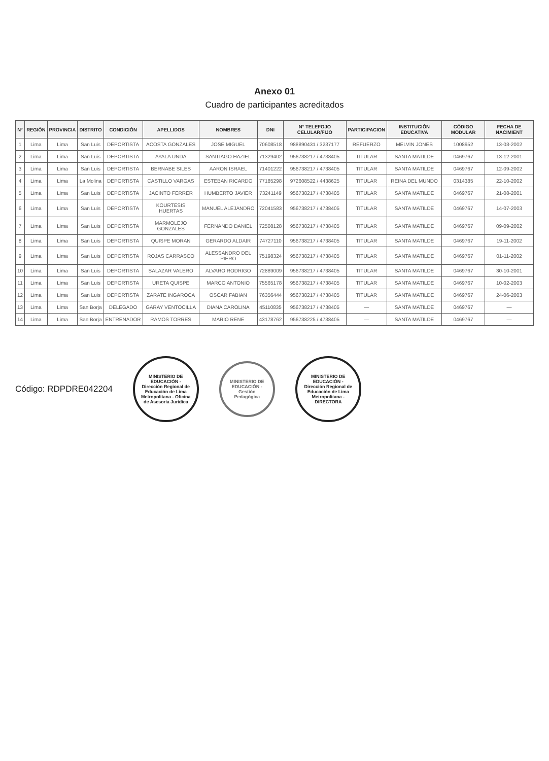Anexo 01
Cuadro de participantes acreditados
| N° | REGIÓN | PROVINCIA | DISTRITO | CONDICIÓN | APELLIDOS | NOMBRES | DNI | N° TELEFOJO CELULAR/FIJO | PARTICIPACION | INSTITUCIÓN EDUCATIVA | CÓDIGO MODULAR | FECHA DE NACIMIENT |
| --- | --- | --- | --- | --- | --- | --- | --- | --- | --- | --- | --- | --- |
| 1 | Lima | Lima | San Luis | DEPORTISTA | ACOSTA GONZALES | JOSE MIGUEL | 70608518 | 988890431 / 3237177 | REFUERZO | MELVIN JONES | 1008952 | 13-03-2002 |
| 2 | Lima | Lima | San Luis | DEPORTISTA | AYALA UNDA | SANTIAGO HAZIEL | 71329402 | 956738217 / 4738405 | TITULAR | SANTA MATILDE | 0469767 | 13-12-2001 |
| 3 | Lima | Lima | San Luis | DEPORTISTA | BERNABE SILES | AARON ISRAEL | 71401222 | 956738217 / 4738405 | TITULAR | SANTA MATILDE | 0469767 | 12-09-2002 |
| 4 | Lima | Lima | La Molina | DEPORTISTA | CASTILLO VARGAS | ESTEBAN RICARDO | 77185298 | 972608522 / 4438625 | TITULAR | REINA DEL MUNDO | 0314385 | 22-10-2002 |
| 5 | Lima | Lima | San Luis | DEPORTISTA | JACINTO FERRER | HUMBERTO JAVIER | 73241149 | 956738217 / 4738405 | TITULAR | SANTA MATILDE | 0469767 | 21-08-2001 |
| 6 | Lima | Lima | San Luis | DEPORTISTA | KOURTESIS HUERTAS | MANUEL ALEJANDRO | 72041583 | 956738217 / 4738405 | TITULAR | SANTA MATILDE | 0469767 | 14-07-2003 |
| 7 | Lima | Lima | San Luis | DEPORTISTA | MARMOLEJO GONZALES | FERNANDO DANIEL | 72508128 | 956738217 / 4738405 | TITULAR | SANTA MATILDE | 0469767 | 09-09-2002 |
| 8 | Lima | Lima | San Luis | DEPORTISTA | QUISPE MORAN | GERARDO ALDAIR | 74727110 | 956738217 / 4738405 | TITULAR | SANTA MATILDE | 0469767 | 19-11-2002 |
| 9 | Lima | Lima | San Luis | DEPORTISTA | ROJAS CARRASCO | ALESSANDRO DEL PIERO | 75198324 | 956738217 / 4738405 | TITULAR | SANTA MATILDE | 0469767 | 01-11-2002 |
| 10 | Lima | Lima | San Luis | DEPORTISTA | SALAZAR VALERO | ALVARO RODRIGO | 72889009 | 956738217 / 4738405 | TITULAR | SANTA MATILDE | 0469767 | 30-10-2001 |
| 11 | Lima | Lima | San Luis | DEPORTISTA | URETA QUISPE | MARCO ANTONIO | 75565178 | 956738217 / 4738405 | TITULAR | SANTA MATILDE | 0469767 | 10-02-2003 |
| 12 | Lima | Lima | San Luis | DEPORTISTA | ZARATE INGAROCA | OSCAR FABIAN | 76356444 | 956738217 / 4738405 | TITULAR | SANTA MATILDE | 0469767 | 24-06-2003 |
| 13 | Lima | Lima | San Borja | DELEGADO | GARAY VENTOCILLA | DIANA CAROLINA | 45110835 | 956738217 / 4738405 | — | SANTA MATILDE | 0469767 | — |
| 14 | Lima | Lima | San Borja | ENTRENADOR | RAMOS TORRES | MARIO RENE | 43178762 | 956738225 / 4738405 | — | SANTA MATILDE | 0469767 | — |
Código: RDPDRE042204
MINISTERIO DE EDUCACIÓN - Dirección Regional de Educación de Lima Metropolitana - Oficina de Asesoría Jurídica
MINISTERIO DE EDUCACIÓN - Gestión Pedagógica
MINISTERIO DE EDUCACIÓN - Dirección Regional de Educación de Lima Metropolitana - DIRECTORA